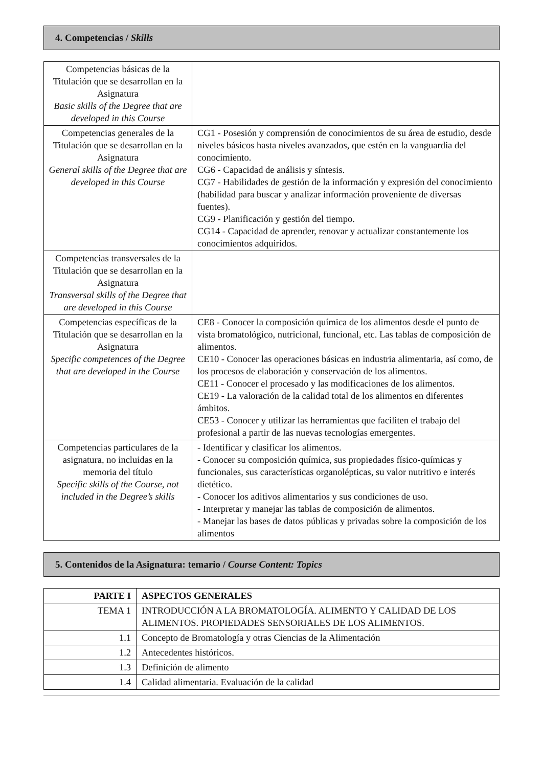4. Competencias / Skills
| Competencias básicas de la Titulación que se desarrollan en la Asignatura Basic skills of the Degree that are developed in this Course | |
| Competencias generales de la Titulación que se desarrollan en la Asignatura General skills of the Degree that are developed in this Course | CG1 - Posesión y comprensión de conocimientos de su área de estudio, desde niveles básicos hasta niveles avanzados, que estén en la vanguardia del conocimiento. CG6 - Capacidad de análisis y síntesis. CG7 - Habilidades de gestión de la información y expresión del conocimiento (habilidad para buscar y analizar información proveniente de diversas fuentes). CG9 - Planificación y gestión del tiempo. CG14 - Capacidad de aprender, renovar y actualizar constantemente los conocimientos adquiridos. |
| Competencias transversales de la Titulación que se desarrollan en la Asignatura Transversal skills of the Degree that are developed in this Course | |
| Competencias específicas de la Titulación que se desarrollan en la Asignatura Specific competences of the Degree that are developed in the Course | CE8 - Conocer la composición química de los alimentos desde el punto de vista bromatológico, nutricional, funcional, etc. Las tablas de composición de alimentos. CE10 - Conocer las operaciones básicas en industria alimentaria, así como, de los procesos de elaboración y conservación de los alimentos. CE11 - Conocer el procesado y las modificaciones de los alimentos. CE19 - La valoración de la calidad total de los alimentos en diferentes ámbitos. CE53 - Conocer y utilizar las herramientas que faciliten el trabajo del profesional a partir de las nuevas tecnologías emergentes. |
| Competencias particulares de la asignatura, no incluidas en la memoria del título Specific skills of the Course, not included in the Degree’s skills | - Identificar y clasificar los alimentos. - Conocer su composición química, sus propiedades físico-químicas y funcionales, sus características organolépticas, su valor nutritivo e interés dietético. - Conocer los aditivos alimentarios y sus condiciones de uso. - Interpretar y manejar las tablas de composición de alimentos. - Manejar las bases de datos públicas y privadas sobre la composición de los alimentos |
5. Contenidos de la Asignatura: temario / Course Content: Topics
| PARTE I | ASPECTOS GENERALES |
| TEMA 1 | INTRODUCCIÓN A LA BROMATOLOGÍA. ALIMENTO Y CALIDAD DE LOS ALIMENTOS. PROPIEDADES SENSORIALES DE LOS ALIMENTOS. |
| 1.1 | Concepto de Bromatología y otras Ciencias de la Alimentación |
| 1.2 | Antecedentes históricos. |
| 1.3 | Definición de alimento |
| 1.4 | Calidad alimentaria. Evaluación de la calidad |